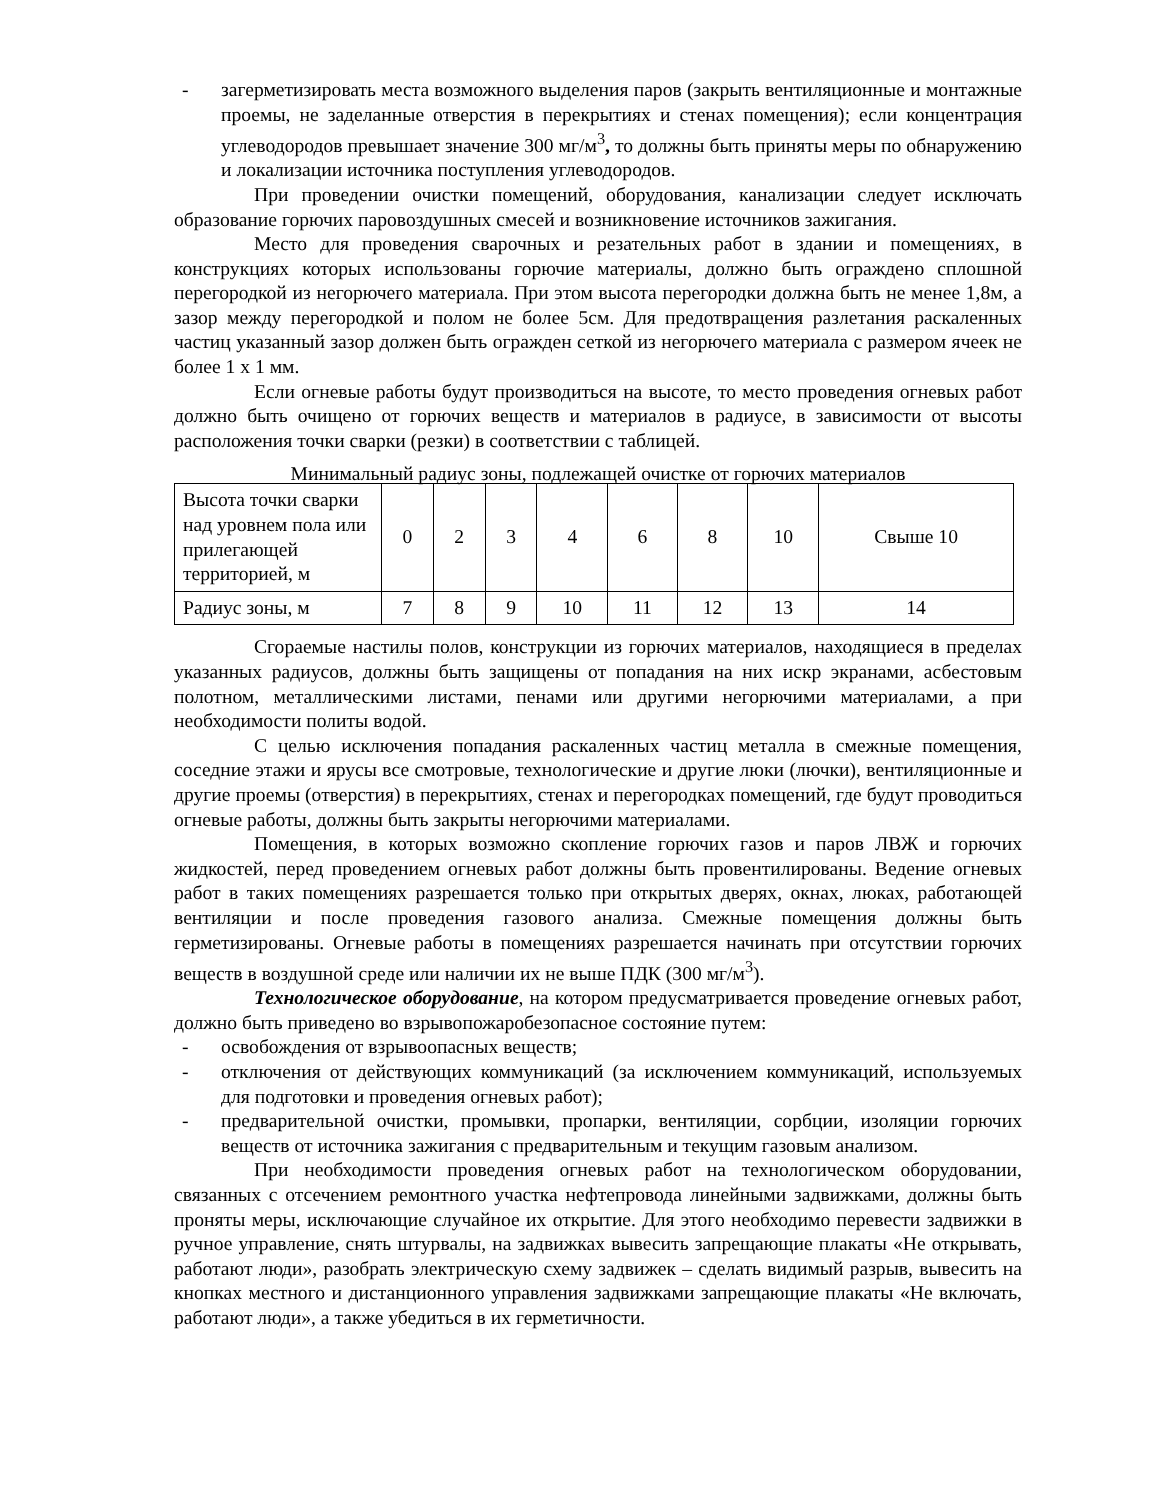- загерметизировать места возможного выделения паров (закрыть вентиляционные и монтажные проемы, не заделанные отверстия в перекрытиях и стенах помещения); если концентрация углеводородов превышает значение 300 мг/м<sup>3</sup>, то должны быть приняты меры по обнаружению и локализации источника поступления углеводородов.
При проведении очистки помещений, оборудования, канализации следует исключать образование горючих паровоздушных смесей и возникновение источников зажигания.
Место для проведения сварочных и резательных работ в здании и помещениях, в конструкциях которых использованы горючие материалы, должно быть ограждено сплошной перегородкой из негорючего материала. При этом высота перегородки должна быть не менее 1,8м, а зазор между перегородкой и полом не более 5см. Для предотвращения разлетания раскаленных частиц указанный зазор должен быть огражден сеткой из негорючего материала с размером ячеек не более 1 х 1 мм.
Если огневые работы будут производиться на высоте, то место проведения огневых работ должно быть очищено от горючих веществ и материалов в радиусе, в зависимости от высоты расположения точки сварки (резки) в соответствии с таблицей.
Минимальный радиус зоны, подлежащей очистке от горючих материалов
| Высота точки сварки над уровнем пола или прилегающей территорией, м | 0 | 2 | 3 | 4 | 6 | 8 | 10 | Свыше 10 |
| Радиус зоны, м | 7 | 8 | 9 | 10 | 11 | 12 | 13 | 14 |
Сгораемые настилы полов, конструкции из горючих материалов, находящиеся в пределах указанных радиусов, должны быть защищены от попадания на них искр экранами, асбестовым полотном, металлическими листами, пенами или другими негорючими материалами, а при необходимости политы водой.
С целью исключения попадания раскаленных частиц металла в смежные помещения, соседние этажи и ярусы все смотровые, технологические и другие люки (лючки), вентиляционные и другие проемы (отверстия) в перекрытиях, стенах и перегородках помещений, где будут проводиться огневые работы, должны быть закрыты негорючими материалами.
Помещения, в которых возможно скопление горючих газов и паров ЛВЖ и горючих жидкостей, перед проведением огневых работ должны быть провентилированы. Ведение огневых работ в таких помещениях разрешается только при открытых дверях, окнах, люках, работающей вентиляции и после проведения газового анализа. Смежные помещения должны быть герметизированы. Огневые работы в помещениях разрешается начинать при отсутствии горючих веществ в воздушной среде или наличии их не выше ПДК (300 мг/м<sup>3</sup>).
Технологическое оборудование, на котором предусматривается проведение огневых работ, должно быть приведено во взрывопожаробезопасное состояние путем:
- освобождения от взрывоопасных веществ;
- отключения от действующих коммуникаций (за исключением коммуникаций, используемых для подготовки и проведения огневых работ);
- предварительной очистки, промывки, пропарки, вентиляции, сорбции, изоляции горючих веществ от источника зажигания с предварительным и текущим газовым анализом.
При необходимости проведения огневых работ на технологическом оборудовании, связанных с отсечением ремонтного участка нефтепровода линейными задвижками, должны быть проняты меры, исключающие случайное их открытие. Для этого необходимо перевести задвижки в ручное управление, снять штурвалы, на задвижках вывесить запрещающие плакаты «Не открывать, работают люди», разобрать электрическую схему задвижек – сделать видимый разрыв, вывесить на кнопках местного и дистанционного управления задвижками запрещающие плакаты «Не включать, работают люди», а также убедиться в их герметичности.